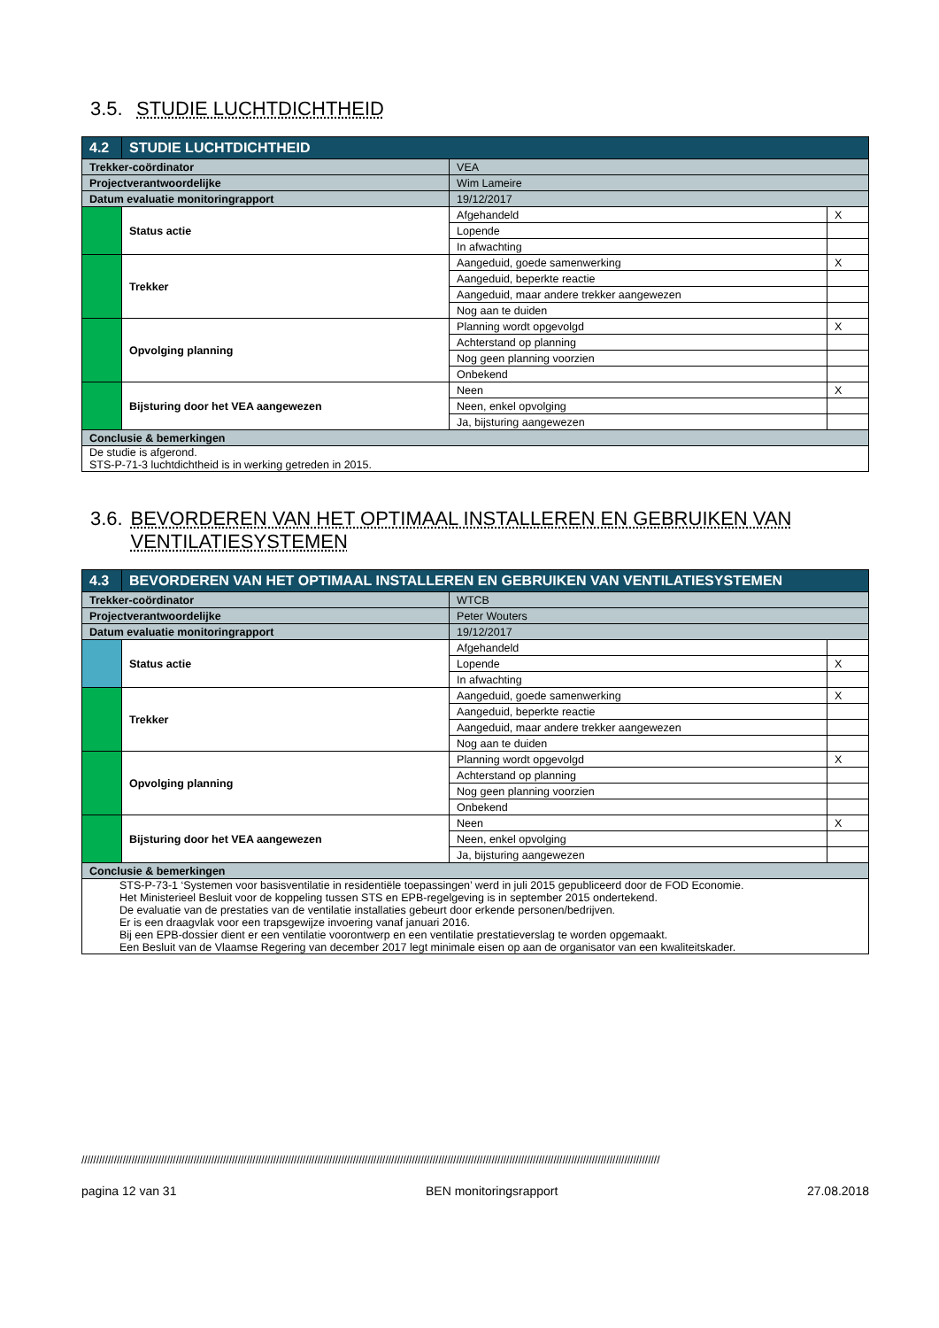3.5. STUDIE LUCHTDICHTHEID
| 4.2 | STUDIE LUCHTDICHTHEID | | | |
| Trekker-coördinator | | VEA | | |
| Projectverantwoordelijke | | Wim Lameire | | |
| Datum evaluatie monitoringrapport | | 19/12/2017 | | |
| | Status actie | | Afgehandeld | X |
| | | | Lopende | |
| | | | In afwachting | |
| | Trekker | | Aangeduid, goede samenwerking | X |
| | | | Aangeduid, beperkte reactie | |
| | | | Aangeduid, maar andere trekker aangewezen | |
| | | | Nog aan te duiden | |
| | Opvolging planning | | Planning wordt opgevolgd | X |
| | | | Achterstand op planning | |
| | | | Nog geen planning voorzien | |
| | | | Onbekend | |
| | Bijsturing door het VEA aangewezen | | Neen | X |
| | | | Neen, enkel opvolging | |
| | | | Ja, bijsturing aangewezen | |
| Conclusie & bemerkingen | | | | |
| De studie is afgerond. STS-P-71-3 luchtdichtheid is in werking getreden in 2015. | | | | |
3.6. BEVORDEREN VAN HET OPTIMAAL INSTALLEREN EN GEBRUIKEN VAN VENTILATIESYSTEMEN
| 4.3 | BEVORDEREN VAN HET OPTIMAAL INSTALLEREN EN GEBRUIKEN VAN VENTILATIESYSTEMEN | | | |
| Trekker-coördinator | | WTCB | | |
| Projectverantwoordelijke | | Peter Wouters | | |
| Datum evaluatie monitoringrapport | | 19/12/2017 | | |
| | Status actie | | Afgehandeld | |
| | | | Lopende | X |
| | | | In afwachting | |
| | Trekker | | Aangeduid, goede samenwerking | X |
| | | | Aangeduid, beperkte reactie | |
| | | | Aangeduid, maar andere trekker aangewezen | |
| | | | Nog aan te duiden | |
| | Opvolging planning | | Planning wordt opgevolgd | X |
| | | | Achterstand op planning | |
| | | | Nog geen planning voorzien | |
| | | | Onbekend | |
| | Bijsturing door het VEA aangewezen | | Neen | X |
| | | | Neen, enkel opvolging | |
| | | | Ja, bijsturing aangewezen | |
| Conclusie & bemerkingen | | | | |
| STS-P-73-1 ‘Systemen voor basisventilatie in residentiële toepassingen’ werd in juli 2015 gepubliceerd door de FOD Economie. Het Ministerieel Besluit voor de koppeling tussen STS en EPB-regelgeving is in september 2015 ondertekend. De evaluatie van de prestaties van de ventilatie installaties gebeurt door erkende personen/bedrijven. Er is een draagvlak voor een trapsgewijze invoering vanaf januari 2016. Bij een EPB-dossier dient er een ventilatie voorontwerp en een ventilatie prestatieverslag te worden opgemaakt. Een Besluit van de Vlaamse Regering van december 2017 legt minimale eisen op aan de organisator van een kwaliteitskader. | | | | |
////////////////////////////////////////////////////////////////////////////////////////////////////////////////////////////////////////////////////////////////////////////////////////////////////
pagina 12 van 31 BEN monitoringsrapport 27.08.2018